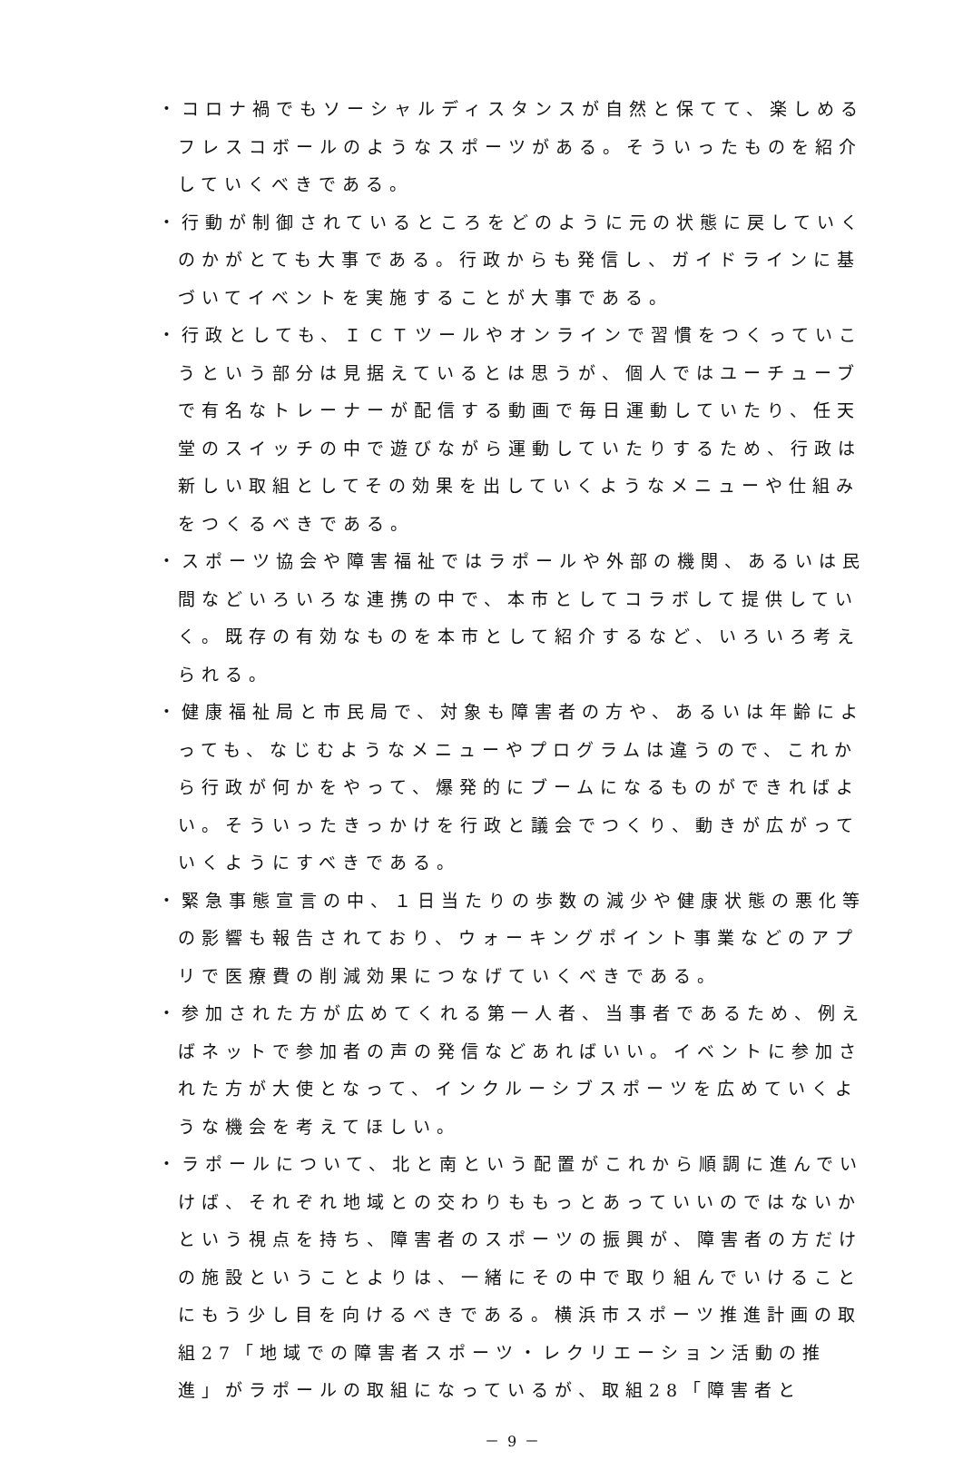・コロナ禍でもソーシャルディスタンスが自然と保てて、楽しめるフレスコボールのようなスポーツがある。そういったものを紹介していくべきである。
・行動が制御されているところをどのように元の状態に戻していくのかがとても大事である。行政からも発信し、ガイドラインに基づいてイベントを実施することが大事である。
・行政としても、ＩＣＴツールやオンラインで習慣をつくっていこうという部分は見据えているとは思うが、個人ではユーチューブで有名なトレーナーが配信する動画で毎日運動していたり、任天堂のスイッチの中で遊びながら運動していたりするため、行政は新しい取組としてその効果を出していくようなメニューや仕組みをつくるべきである。
・スポーツ協会や障害福祉ではラポールや外部の機関、あるいは民間などいろいろな連携の中で、本市としてコラボして提供していく。既存の有効なものを本市として紹介するなど、いろいろ考えられる。
・健康福祉局と市民局で、対象も障害者の方や、あるいは年齢によっても、なじむようなメニューやプログラムは違うので、これから行政が何かをやって、爆発的にブームになるものができればよい。そういったきっかけを行政と議会でつくり、動きが広がっていくようにすべきである。
・緊急事態宣言の中、１日当たりの歩数の減少や健康状態の悪化等の影響も報告されており、ウォーキングポイント事業などのアプリで医療費の削減効果につなげていくべきである。
・参加された方が広めてくれる第一人者、当事者であるため、例えばネットで参加者の声の発信などあればいい。イベントに参加された方が大使となって、インクルーシブスポーツを広めていくような機会を考えてほしい。
・ラポールについて、北と南という配置がこれから順調に進んでいけば、それぞれ地域との交わりももっとあっていいのではないかという視点を持ち、障害者のスポーツの振興が、障害者の方だけの施設ということよりは、一緒にその中で取り組んでいけることにもう少し目を向けるべきである。横浜市スポーツ推進計画の取組27「地域での障害者スポーツ・レクリエーション活動の推進」がラポールの取組になっているが、取組28「障害者と
－ 9 －